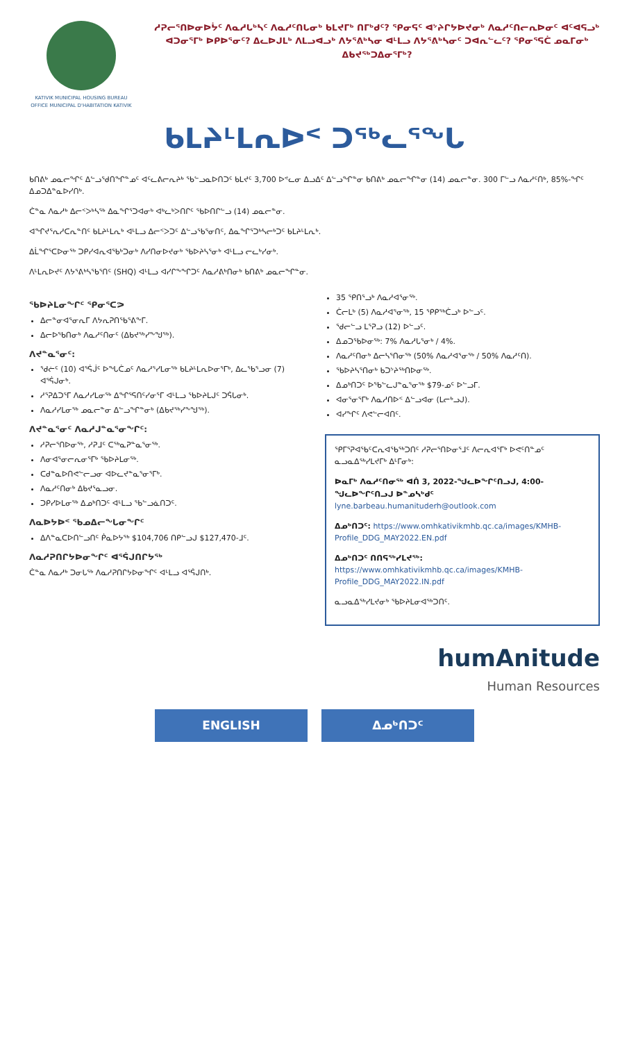KATIVIK MUNICIPAL HOUSING BUREAU
OFFICE MUNICIPAL D'HABITATION KATIVIK
ᓱᕈᓕᕐᑎᐅᓂᐅᔮᑦ ᐱᓇᓱᒐᒃᓴᑦ ᐱᓇᓱᑦᑎᒐᓂᒃ ᑲᒪᔪᒥᒃ ᑎᒥᒃᑯᑦ? ᕿᓂᕋᑦ ᐊᔾᔨᒋᔭᐅᔪᓂᒃ ᐱᓇᓱᑦᑎᓕᕆᐅᓂᑦ ᐊᑦᐊᕋᓗᒃ ᐊᑐᓂᕐᒥᒃ ᐅᑭᐅᕐᓂᑦ? ᐃᓚᐅᒍᒪᒃ ᐱᒪᓗᐊᓗᒃ ᐱᔭᕐᕕᒃᓴᓂ ᐊᒻᒪᓗ ᐱᔭᕐᕕᒃᓴᓂᑦ ᑐᐊᕆᓪᓚᑦ? ᕿᓂᕐᕋᑖ ᓄᓇᒥᓂᒃ ᐃᑲᔪᖅᑐᐃᓂᕐᒥᒃ?
ᑲᒪᔨᒻᒪᕆᐅᑉ ᑐᖅᓚᕐᖓ
ᑲᑎᕕᒃ ᓄᓇᓕᖏᑦ ᐃᓪᓗᖁᑎᖏᓐᓄᑦ ᐊᑦᓚᕕᓕᕆᔨᒃ ᖃᓪᓗᓇᐅᑎᑐᑦ ᑲᒪᔪᑦ 3,700 ᐅᕝᓚᓂ ᐃᓗᐃᑦ ᐃᓪᓗᖏᓐᓂ ᑲᑎᕕᒃ ᓄᓇᓕᖏᓐᓂ (14) ᓄᓇᓕᓐᓂ. 300 ᒥᓪᓗ ᐱᓇᓱᑦᑎᒃ, 85%-ᖏᑦ ᐃᓄᑐᐃᓐᓇᐅᓯᑎᒃ.
ᑖᓐᓇ ᐱᓇᓱᒃ ᐃᓕᑉᐳᒃᓴᖅ ᐃᓇᖏᕐᑐᐊᓂᒃ ᐊᒃᓚᒃᐳᑎᒋᑦ ᖃᐅᑎᒋᓪᓗ (14) ᓄᓇᓕᓐᓂ.
ᐊᖏᔪᕐᕆᓱᑕᕆᓐᑎᑦ ᑲᒪᔨᒻᒪᕆᒃ ᐊᒻᒪᓗ ᐃᓕᑉᐳᑐᑦ ᐃᓪᓗᖃᕐᓂᑎᑦ, ᐃᓇᖏᕐᑐᒃᓴᓕᒃᑐᑦ ᑲᒪᔨᒻᒪᕆᒃ.
ᐃᒫᖏᕐᑕᐅᓂᖅ ᑐᑭᓯᐊᕆᐊᖃᒃᑐᓂᒃ ᐱᓯᑎᓂᐅᔪᓂᒃ ᖃᐅᔨᓴᕐᓂᒃ ᐊᒻᒪᓗ ᓕᓚᒃᓯᓂᒃ.
ᐱᒻᒪᕆᐅᔪᑦ ᐱᔭᕐᕕᒃᓴᖃᕐᑎᑦ (SHQ) ᐊᒻᒪᓗ ᐊᓯᒋᖕᖏᑐᑦ ᐱᓇᓱᕕᒃᑎᓂᒃ ᑲᑎᕕᒃ ᓄᓇᓕᖏᓐᓂ.
ᖃᐅᔨᒪᓂᖏᑦ ᕿᓂᕐᑕᕗ
ᐃᓕᓐᓂᐊᕐᓂᕆᒥ ᐱᔭᕆᕈᑎᖃᕐᕕᖕᒥ.
ᐃᓕᐅᖃᑎᓂᒃ ᐱᓇᓱᑦᑎᓂᑦ (ᐃᑲᔪᖅᓯᖕᖑᖅ).
ᐱᔪᓐᓇᕐᓂᑦ:
ᖁᓖᑦ (10) ᐊᕐᕌᒎᑦ ᐅᖓᑖᓄᑦ ᐱᓇᓱᕐᓯᒪᓂᖅ ᑲᒪᔨᒻᒪᕆᐅᓂᕐᒥᒃ, ᐃᓚᖃᕐᓗᓂ (7) ᐊᕐᕌᒍᓂᒃ.
ᓱᕐᕈᐃᑐᕐᒥ ᐱᓇᓱᓯᒪᓂᖅ ᐃᖏᕐᕋᑎᑦᓯᓂᕐᒥ ᐊᒻᒪᓗ ᖃᐅᔨᒪᒍᑦ ᑐᕌᒐᓂᒃ.
ᐱᓇᓱᓯᒪᓂᖅ ᓄᓇᓕᓐᓂ ᐃᓪᓗᖏᓐᓂᒃ (ᐃᑲᔪᖅᓯᖕᖑᖅ).
ᐱᔪᓐᓇᕐᓂᑦ ᐱᓇᓱᒍᓐᓇᕐᓂᖏᑦ:
ᓱᕈᓕᕐᑎᐅᓂᖅ, ᓱᕈᒧᑦ ᑕᖅᓇᕈᓐᓇᕐᓂᖅ.
ᐱᓂᐊᕐᓂᓕᕆᓂᕐᒥᒃ ᖃᐅᔨᒪᓂᖅ.
ᑕᑯᓐᓇᐅᑎᕙᓪᓕᓗᓂ ᐊᐅᓚᔪᓐᓇᕐᓂᕐᒥᒃ.
ᐱᓇᓱᑦᑎᓂᒃ ᐃᑲᔪᕐᓇᓗᓂ.
ᑐᑭᓯᐅᒪᓂᖅ ᐃᓄᒃᑎᑐᑦ ᐊᒻᒪᓗ ᖃᓪᓗᓈᑎᑐᑦ.
ᐱᓇᐅᔭᐅᑉ ᖃᓄᐃᓕᖓᓂᖏᑦ
ᐃᐱᓐᓇᑕᐅᑎᓪᓗᑎᑦ ᑮᓇᐅᔭᖅ $104,706 ᑎᑭᓪᓗᒍ $127,470-ᒧᑦ.
ᐱᓇᓱᕈᑎᒋᔭᐅᓂᖏᑦ ᐊᕐᕌᒍᑎᒋᔭᖅ
ᑖᓐᓇ ᐱᓇᓱᒃ ᑐᓂᒐᖅ ᐱᓇᓱᕈᑎᒋᔭᐅᓂᖏᑦ ᐊᒻᒪᓗ ᐊᕐᕌᒍᑎᒃ.
35 ᕿᑎᕐᓗᒃ ᐱᓇᓱᐊᕐᓂᖅ.
ᑖᓕᒪᒃ (5) ᐱᓇᓱᐊᕐᓂᖅ, 15 ᕿᑭᖅᑖᓗᒃ ᐅᓪᓗᑦ.
ᖁᓕᓪᓗ ᒪᕐᕈᓗ (12) ᐅᓪᓗᑦ.
ᐃᓄᑐᖃᐅᓂᖅ: 7% ᐱᓇᓱᒐᕐᓂᒃ / 4%.
ᐱᓇᓱᑦᑎᓂᒃ ᐃᓕᓴᕐᑎᓂᖅ (50% ᐱᓇᓱᐊᕐᓂᖅ / 50% ᐱᓇᓱᑦᑎ).
ᖃᐅᔨᓴᕐᑎᓂᒃ ᑲᑐᔾᔨᖅᑎᐅᓂᖅ.
ᐃᓄᒃᑎᑐᑦ ᐅᖃᓪᓚᒍᓐᓇᕐᓂᖅ $79-ᓄᑦ ᐅᓪᓗᒥ.
ᐊᓂᕐᓂᕐᒥᒃ ᐱᓇᓱᑎᐅᑉ ᐃᓪᓗᐊᓂ (ᒪᓕᒃᓗᒍ).
ᐊᓯᖏᑦ ᐱᕙᓪᓕᐊᑎᑦ.
ᕿᒥᕐᕈᐊᖃᑦᑕᕆᐊᖃᖅᑐᑎᑦ ᓱᕈᓕᕐᑎᐅᓂᕐᒧᑦ ᐱᓕᕆᐊᕐᒥᒃ ᐅᕙᑦᑎᓐᓄᑦ ᓇᓗᓇᐃᖅᓯᒪᔪᒥᒃ ᐃᒻᒥᓂᒃ:
ᐅᓇᒥᒃ ᐱᓇᓱᑦᑎᓂᖅ ᐊᑏ 3, 2022-ᖑᓚᐅᖏᑦᑎᓗᒍ, 4:00-ᖑᓚᐅᖏᑦᑎᓗᒍ ᐅᓐᓄᓴᒃᑯᑦ lyne.barbeau.humanituderh@outlook.com
ᐃᓄᒃᑎᑐᑦ: https://www.omhkativikmhb.qc.ca/images/KMHB-Profile_DDG_MAY2022.EN.pdf
ᐃᓄᒃᑎᑐᑦ ᑎᑎᕋᖅᓯᒪᔪᖅ: https://www.omhkativikmhb.qc.ca/images/KMHB-Profile_DDG_MAY2022.IN.pdf
ᓇᓗᓇᐃᖅᓯᒪᔪᓂᒃ ᖃᐅᔨᒪᓂᐊᖅᑐᑎᑦ.
humAnitude
Human Resources
ENGLISH ᐃᓄᒃᑎᑐᑦ